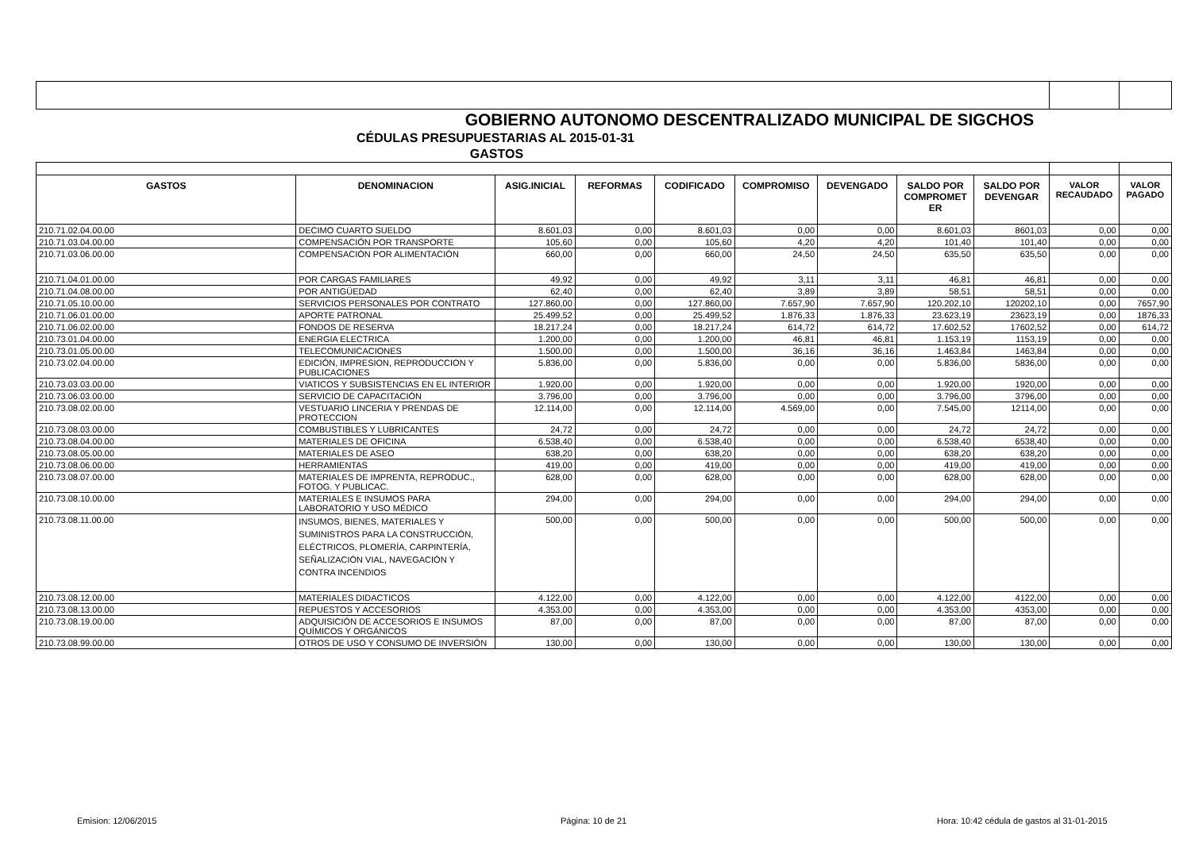| GOBIERNO AUTONOMO DESCENTRALIZADO MUNICIPAL DE SIGCHOS | | | | | | | | | | |
| CÉDULAS PRESUPUESTARIAS AL 2015-01-31 | | | | | | | | | | |
| GASTOS | | | | | | | | | | |
| GASTOS | DENOMINACION | ASIG.INICIAL | REFORMAS | CODIFICADO | COMPROMISO | DEVENGADO | SALDO POR COMPROMET ER | SALDO POR DEVENGAR | VALOR RECAUDADO | VALOR PAGADO |
| 210.71.02.04.00.00 | DECIMO CUARTO SUELDO | 8.601,03 | 0,00 | 8.601,03 | 0,00 | 0,00 | 8.601,03 | 8601,03 | 0,00 | 0,00 |
| 210.71.03.04.00.00 | COMPENSACIÓN POR TRANSPORTE | 105,60 | 0,00 | 105,60 | 4,20 | 4,20 | 101,40 | 101,40 | 0,00 | 0,00 |
| 210.71.03.06.00.00 | COMPENSACIÓN POR ALIMENTACIÓN | 660,00 | 0,00 | 660,00 | 24,50 | 24,50 | 635,50 | 635,50 | 0,00 | 0,00 |
| 210.71.04.01.00.00 | POR CARGAS FAMILIARES | 49,92 | 0,00 | 49,92 | 3,11 | 3,11 | 46,81 | 46,81 | 0,00 | 0,00 |
| 210.71.04.08.00.00 | POR ANTIGÜEDAD | 62,40 | 0,00 | 62,40 | 3,89 | 3,89 | 58,51 | 58,51 | 0,00 | 0,00 |
| 210.71.05.10.00.00 | SERVICIOS PERSONALES POR CONTRATO | 127.860,00 | 0,00 | 127.860,00 | 7.657,90 | 7.657,90 | 120.202,10 | 120202,10 | 0,00 | 7657,90 |
| 210.71.06.01.00.00 | APORTE PATRONAL | 25.499,52 | 0,00 | 25.499,52 | 1.876,33 | 1.876,33 | 23.623,19 | 23623,19 | 0,00 | 1876,33 |
| 210.71.06.02.00.00 | FONDOS DE RESERVA | 18.217,24 | 0,00 | 18.217,24 | 614,72 | 614,72 | 17.602,52 | 17602,52 | 0,00 | 614,72 |
| 210.73.01.04.00.00 | ENERGIA ELECTRICA | 1.200,00 | 0,00 | 1.200,00 | 46,81 | 46,81 | 1.153,19 | 1153,19 | 0,00 | 0,00 |
| 210.73.01.05.00.00 | TELECOMUNICACIONES | 1.500,00 | 0,00 | 1.500,00 | 36,16 | 36,16 | 1.463,84 | 1463,84 | 0,00 | 0,00 |
| 210.73.02.04.00.00 | EDICIÓN, IMPRESION, REPRODUCCION Y PUBLICACIONES | 5.836,00 | 0,00 | 5.836,00 | 0,00 | 0,00 | 5.836,00 | 5836,00 | 0,00 | 0,00 |
| 210.73.03.03.00.00 | VIATICOS Y SUBSISTENCIAS EN EL INTERIOR | 1.920,00 | 0,00 | 1.920,00 | 0,00 | 0,00 | 1.920,00 | 1920,00 | 0,00 | 0,00 |
| 210.73.06.03.00.00 | SERVICIO DE CAPACITACIÓN | 3.796,00 | 0,00 | 3.796,00 | 0,00 | 0,00 | 3.796,00 | 3796,00 | 0,00 | 0,00 |
| 210.73.08.02.00.00 | VESTUARIO LINCERIA Y PRENDAS DE PROTECCION | 12.114,00 | 0,00 | 12.114,00 | 4.569,00 | 0,00 | 7.545,00 | 12114,00 | 0,00 | 0,00 |
| 210.73.08.03.00.00 | COMBUSTIBLES Y LUBRICANTES | 24,72 | 0,00 | 24,72 | 0,00 | 0,00 | 24,72 | 24,72 | 0,00 | 0,00 |
| 210.73.08.04.00.00 | MATERIALES DE OFICINA | 6.538,40 | 0,00 | 6.538,40 | 0,00 | 0,00 | 6.538,40 | 6538,40 | 0,00 | 0,00 |
| 210.73.08.05.00.00 | MATERIALES DE ASEO | 638,20 | 0,00 | 638,20 | 0,00 | 0,00 | 638,20 | 638,20 | 0,00 | 0,00 |
| 210.73.08.06.00.00 | HERRAMIENTAS | 419,00 | 0,00 | 419,00 | 0,00 | 0,00 | 419,00 | 419,00 | 0,00 | 0,00 |
| 210.73.08.07.00.00 | MATERIALES DE IMPRENTA, REPRODUC., FOTOG. Y PUBLICAC. | 628,00 | 0,00 | 628,00 | 0,00 | 0,00 | 628,00 | 628,00 | 0,00 | 0,00 |
| 210.73.08.10.00.00 | MATERIALES E INSUMOS PARA LABORATORIO Y USO MÉDICO | 294,00 | 0,00 | 294,00 | 0,00 | 0,00 | 294,00 | 294,00 | 0,00 | 0,00 |
| 210.73.08.11.00.00 | INSUMOS, BIENES, MATERIALES Y SUMINISTROS PARA LA CONSTRUCCIÓN, ELÉCTRICOS, PLOMERÍA, CARPINTERÍA, SEÑALIZACIÓN VIAL, NAVEGACIÓN Y CONTRA INCENDIOS | 500,00 | 0,00 | 500,00 | 0,00 | 0,00 | 500,00 | 500,00 | 0,00 | 0,00 |
| 210.73.08.12.00.00 | MATERIALES DIDACTICOS | 4.122,00 | 0,00 | 4.122,00 | 0,00 | 0,00 | 4.122,00 | 4122,00 | 0,00 | 0,00 |
| 210.73.08.13.00.00 | REPUESTOS Y ACCESORIOS | 4.353,00 | 0,00 | 4.353,00 | 0,00 | 0,00 | 4.353,00 | 4353,00 | 0,00 | 0,00 |
| 210.73.08.19.00.00 | ADQUISICIÓN DE ACCESORIOS E INSUMOS QUÍMICOS Y ORGÁNICOS | 87,00 | 0,00 | 87,00 | 0,00 | 0,00 | 87,00 | 87,00 | 0,00 | 0,00 |
| 210.73.08.99.00.00 | OTROS DE USO Y CONSUMO DE INVERSIÓN | 130,00 | 0,00 | 130,00 | 0,00 | 0,00 | 130,00 | 130,00 | 0,00 | 0,00 |
Emision: 12/06/2015 Página: 10 de 21 Hora: 10:42 cédula de gastos al 31-01-2015